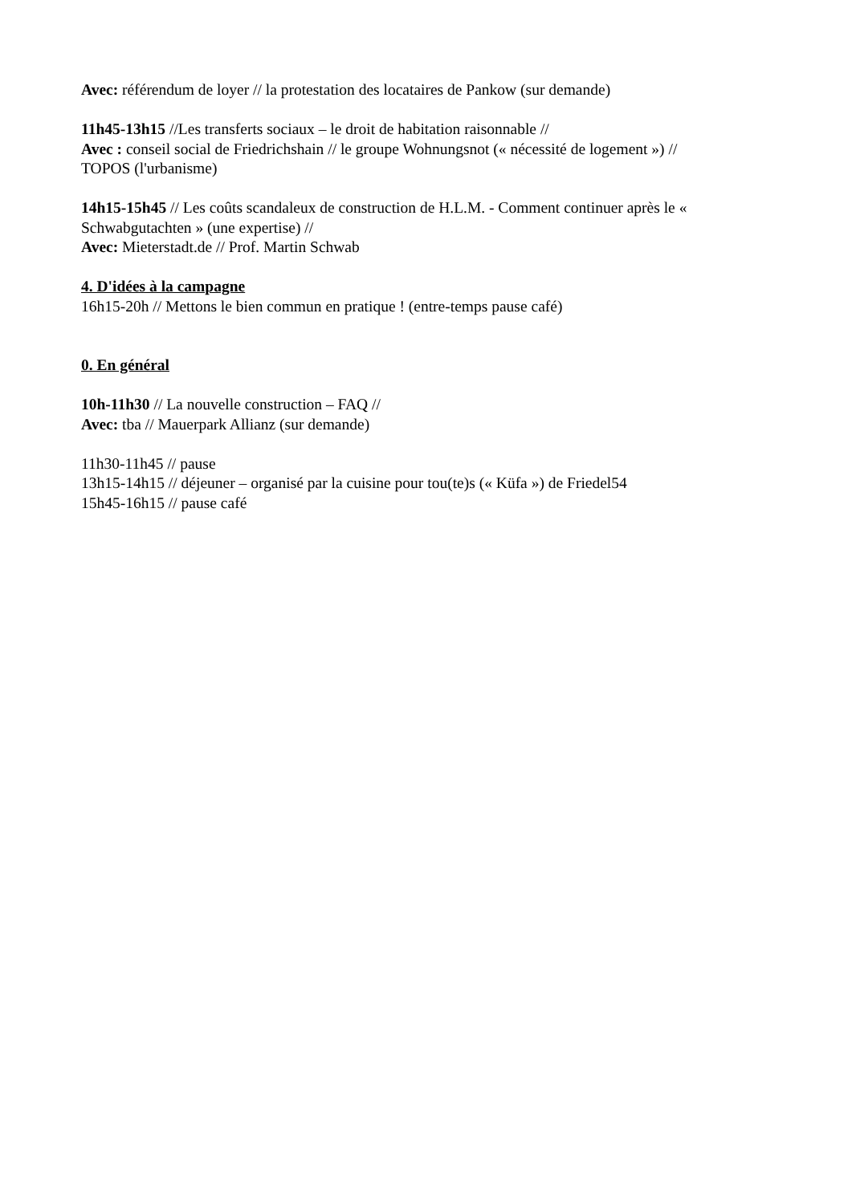Avec: référendum de loyer // la protestation des locataires de Pankow (sur demande)
11h45-13h15 //Les transferts sociaux – le droit de habitation raisonnable //
Avec : conseil social de Friedrichshain // le groupe Wohnungsnot (« nécessité de logement ») //
TOPOS (l'urbanisme)
14h15-15h45 // Les coûts scandaleux de construction de H.L.M. - Comment continuer après le « Schwabgutachten » (une expertise) //
Avec: Mieterstadt.de // Prof. Martin Schwab
4. D'idées à la campagne
16h15-20h // Mettons le bien commun en pratique ! (entre-temps pause café)
0. En général
10h-11h30 // La nouvelle construction – FAQ //
Avec: tba // Mauerpark Allianz (sur demande)
11h30-11h45 // pause
13h15-14h15 // déjeuner – organisé par la cuisine pour tou(te)s (« Küfa ») de Friedel54
15h45-16h15 // pause café